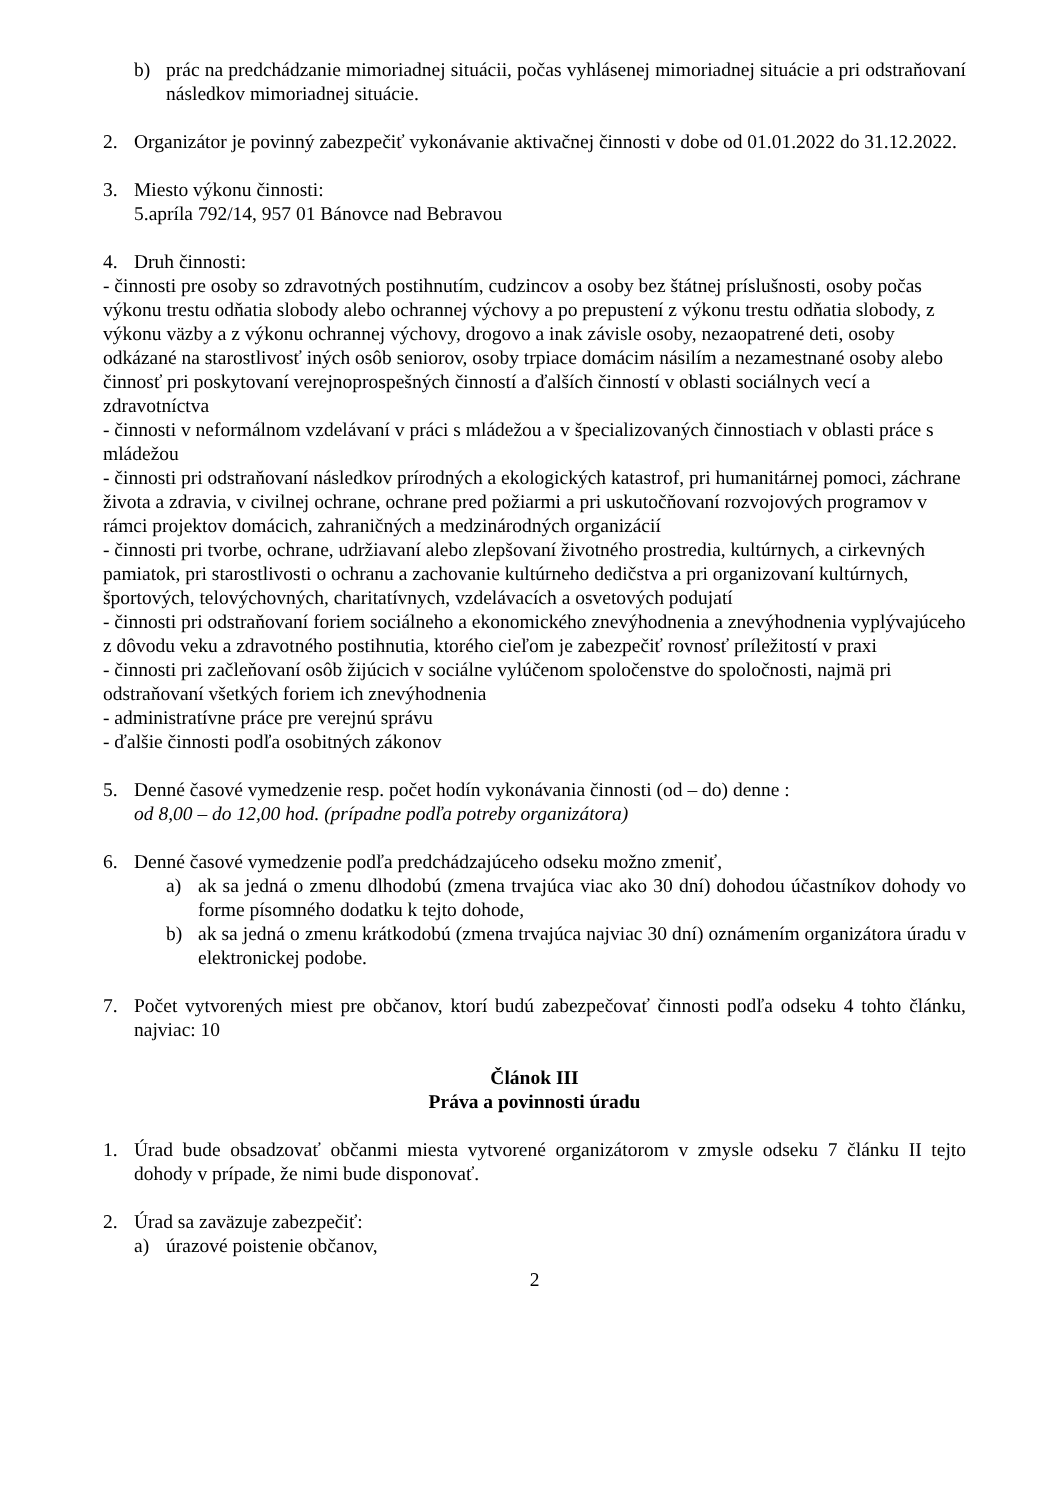b) prác na predchádzanie mimoriadnej situácii, počas vyhlásenej mimoriadnej situácie a pri odstraňovaní následkov mimoriadnej situácie.
2. Organizátor je povinný zabezpečiť vykonávanie aktivačnej činnosti v dobe od 01.01.2022 do 31.12.2022.
3. Miesto výkonu činnosti:
5.apríla 792/14, 957 01 Bánovce nad Bebravou
4. Druh činnosti:
- činnosti pre osoby so zdravotných postihnutím, cudzincov a osoby bez štátnej príslušnosti, osoby počas výkonu trestu odňatia slobody alebo ochrannej výchovy a po prepustení z výkonu trestu odňatia slobody, z výkonu väzby a z výkonu ochrannej výchovy, drogovo a inak závisle osoby, nezaopatrené deti, osoby odkázané na starostlivosť iných osôb seniorov, osoby trpiace domácim násilím a nezamestnané osoby alebo činnosť pri poskytovaní verejnoprospešných činností a ďalších činností v oblasti sociálnych vecí a zdravotníctva
- činnosti v neformálnom vzdelávaní v práci s mládežou a v špecializovaných činnostiach v oblasti práce s mládežou
- činnosti pri odstraňovaní následkov prírodných a ekologických katastrof, pri humanitárnej pomoci, záchrane života a zdravia, v civilnej ochrane, ochrane pred požiarmi a pri uskutočňovaní rozvojových programov v rámci projektov domácich, zahraničných a medzinárodných organizácií
- činnosti pri tvorbe, ochrane, udržiavaní alebo zlepšovaní životného prostredia, kultúrnych, a cirkevných pamiatok, pri starostlivosti o ochranu a zachovanie kultúrneho dedičstva a pri organizovaní kultúrnych, športových, telovýchovných, charitatívnych, vzdelávacích a osvetových podujatí
- činnosti pri odstraňovaní foriem sociálneho a ekonomického znevýhodnenia a znevýhodnenia vyplývajúceho z dôvodu veku a zdravotného postihnutia, ktorého cieľom je zabezpečiť rovnosť príležitostí v praxi
- činnosti pri začleňovaní osôb žijúcich v sociálne vylúčenom spoločenstve do spoločnosti, najmä pri odstraňovaní všetkých foriem ich znevýhodnenia
- administratívne práce pre verejnú správu
- ďalšie činnosti podľa osobitných zákonov
5. Denné časové vymedzenie resp. počet hodín vykonávania činnosti (od – do) denne :
od 8,00 – do 12,00 hod. (prípadne podľa potreby organizátora)
6. Denné časové vymedzenie podľa predchádzajúceho odseku možno zmeniť,
a) ak sa jedná o zmenu dlhodobú (zmena trvajúca viac ako 30 dní) dohodou účastníkov dohody vo forme písomného dodatku k tejto dohode,
b) ak sa jedná o zmenu krátkodobú (zmena trvajúca najviac 30 dní) oznámením organizátora úradu v elektronickej podobe.
7. Počet vytvorených miest pre občanov, ktorí budú zabezpečovať činnosti podľa odseku 4 tohto článku, najviac: 10
Článok III
Práva a povinnosti úradu
1. Úrad bude obsadzovať občanmi miesta vytvorené organizátorom v zmysle odseku 7 článku II tejto dohody v prípade, že nimi bude disponovať.
2. Úrad sa zaväzuje zabezpečiť:
a) úrazové poistenie občanov,
2